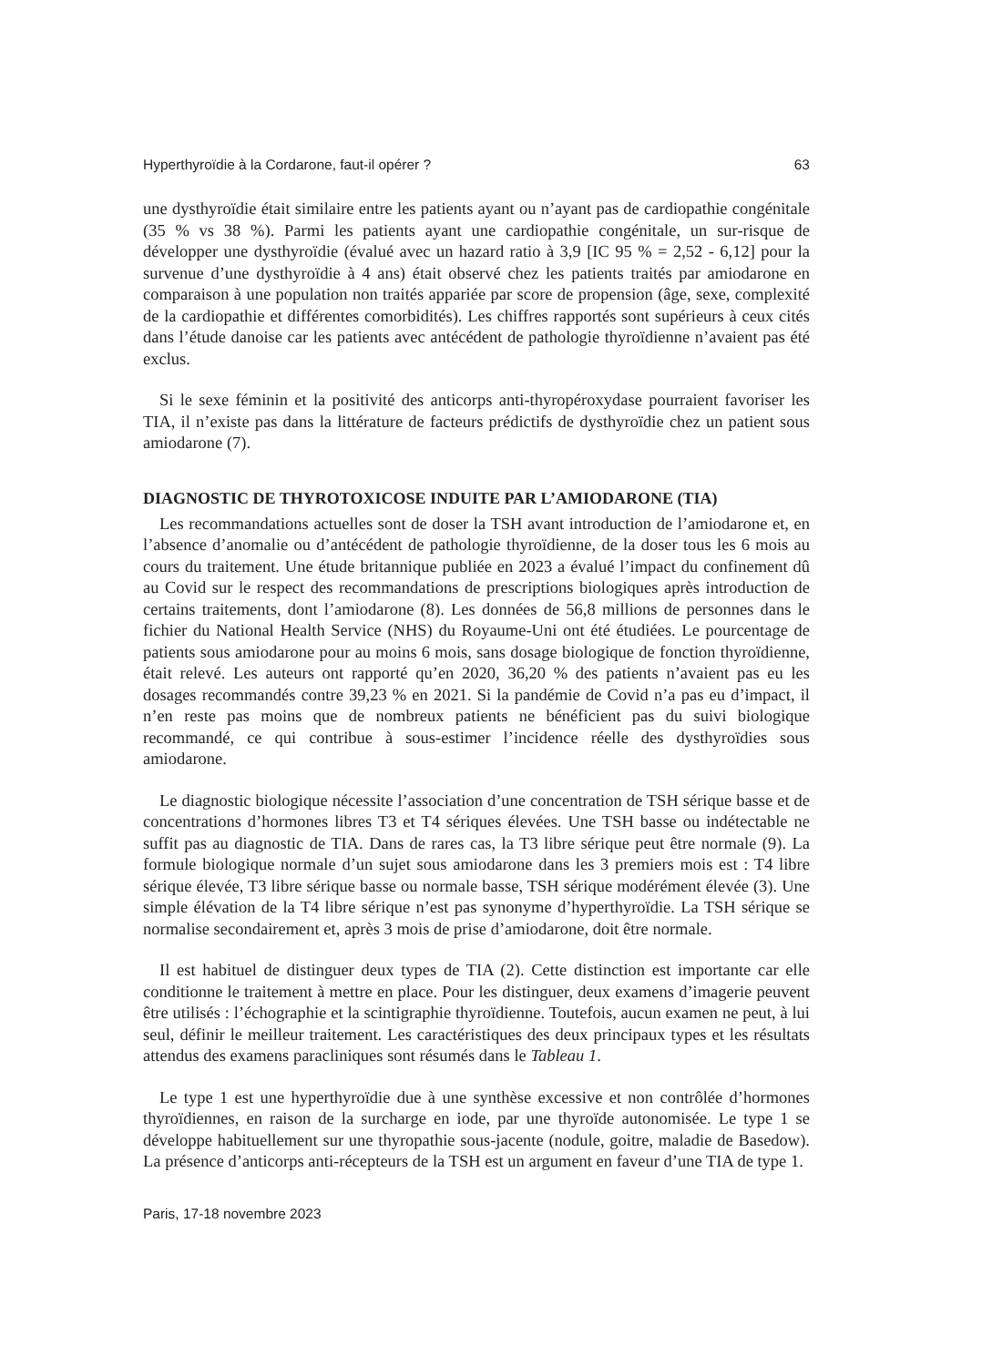Hyperthyroïdie à la Cordarone, faut-il opérer ? 63
une dysthyroïdie était similaire entre les patients ayant ou n’ayant pas de cardiopathie congénitale (35 % vs 38 %). Parmi les patients ayant une cardiopathie congénitale, un sur-risque de développer une dysthyroïdie (évalué avec un hazard ratio à 3,9 [IC 95 % = 2,52 - 6,12] pour la survenue d’une dysthyroïdie à 4 ans) était observé chez les patients traités par amiodarone en comparaison à une population non traités appariée par score de propension (âge, sexe, complexité de la cardiopathie et différentes comorbidités). Les chiffres rapportés sont supérieurs à ceux cités dans l’étude danoise car les patients avec antécédent de pathologie thyroïdienne n’avaient pas été exclus.
Si le sexe féminin et la positivité des anticorps anti-thyropéroxydase pourraient favoriser les TIA, il n’existe pas dans la littérature de facteurs prédictifs de dysthyroïdie chez un patient sous amiodarone (7).
DIAGNOSTIC DE THYROTOXICOSE INDUITE PAR L’AMIODARONE (TIA)
Les recommandations actuelles sont de doser la TSH avant introduction de l’amiodarone et, en l’absence d’anomalie ou d’antécédent de pathologie thyroïdienne, de la doser tous les 6 mois au cours du traitement. Une étude britannique publiée en 2023 a évalué l’impact du confinement dû au Covid sur le respect des recommandations de prescriptions biologiques après introduction de certains traitements, dont l’amiodarone (8). Les données de 56,8 millions de personnes dans le fichier du National Health Service (NHS) du Royaume-Uni ont été étudiées. Le pourcentage de patients sous amiodarone pour au moins 6 mois, sans dosage biologique de fonction thyroïdienne, était relevé. Les auteurs ont rapporté qu’en 2020, 36,20 % des patients n’avaient pas eu les dosages recommandés contre 39,23 % en 2021. Si la pandémie de Covid n’a pas eu d’impact, il n’en reste pas moins que de nombreux patients ne bénéficient pas du suivi biologique recommandé, ce qui contribue à sous-estimer l’incidence réelle des dysthyroïdies sous amiodarone.
Le diagnostic biologique nécessite l’association d’une concentration de TSH sérique basse et de concentrations d’hormones libres T3 et T4 sériques élevées. Une TSH basse ou indétectable ne suffit pas au diagnostic de TIA. Dans de rares cas, la T3 libre sérique peut être normale (9). La formule biologique normale d’un sujet sous amiodarone dans les 3 premiers mois est : T4 libre sérique élevée, T3 libre sérique basse ou normale basse, TSH sérique modérément élevée (3). Une simple élévation de la T4 libre sérique n’est pas synonyme d’hyperthyroïdie. La TSH sérique se normalise secondairement et, après 3 mois de prise d’amiodarone, doit être normale.
Il est habituel de distinguer deux types de TIA (2). Cette distinction est importante car elle conditionne le traitement à mettre en place. Pour les distinguer, deux examens d’imagerie peuvent être utilisés : l’échographie et la scintigraphie thyroïdienne. Toutefois, aucun examen ne peut, à lui seul, définir le meilleur traitement. Les caractéristiques des deux principaux types et les résultats attendus des examens paracliniques sont résumés dans le Tableau 1.
Le type 1 est une hyperthyroïdie due à une synthèse excessive et non contrôlée d’hormones thyroïdiennes, en raison de la surcharge en iode, par une thyroïde autonomisée. Le type 1 se développe habituellement sur une thyropathie sous-jacente (nodule, goitre, maladie de Basedow). La présence d’anticorps anti-récepteurs de la TSH est un argument en faveur d’une TIA de type 1.
Paris, 17-18 novembre 2023